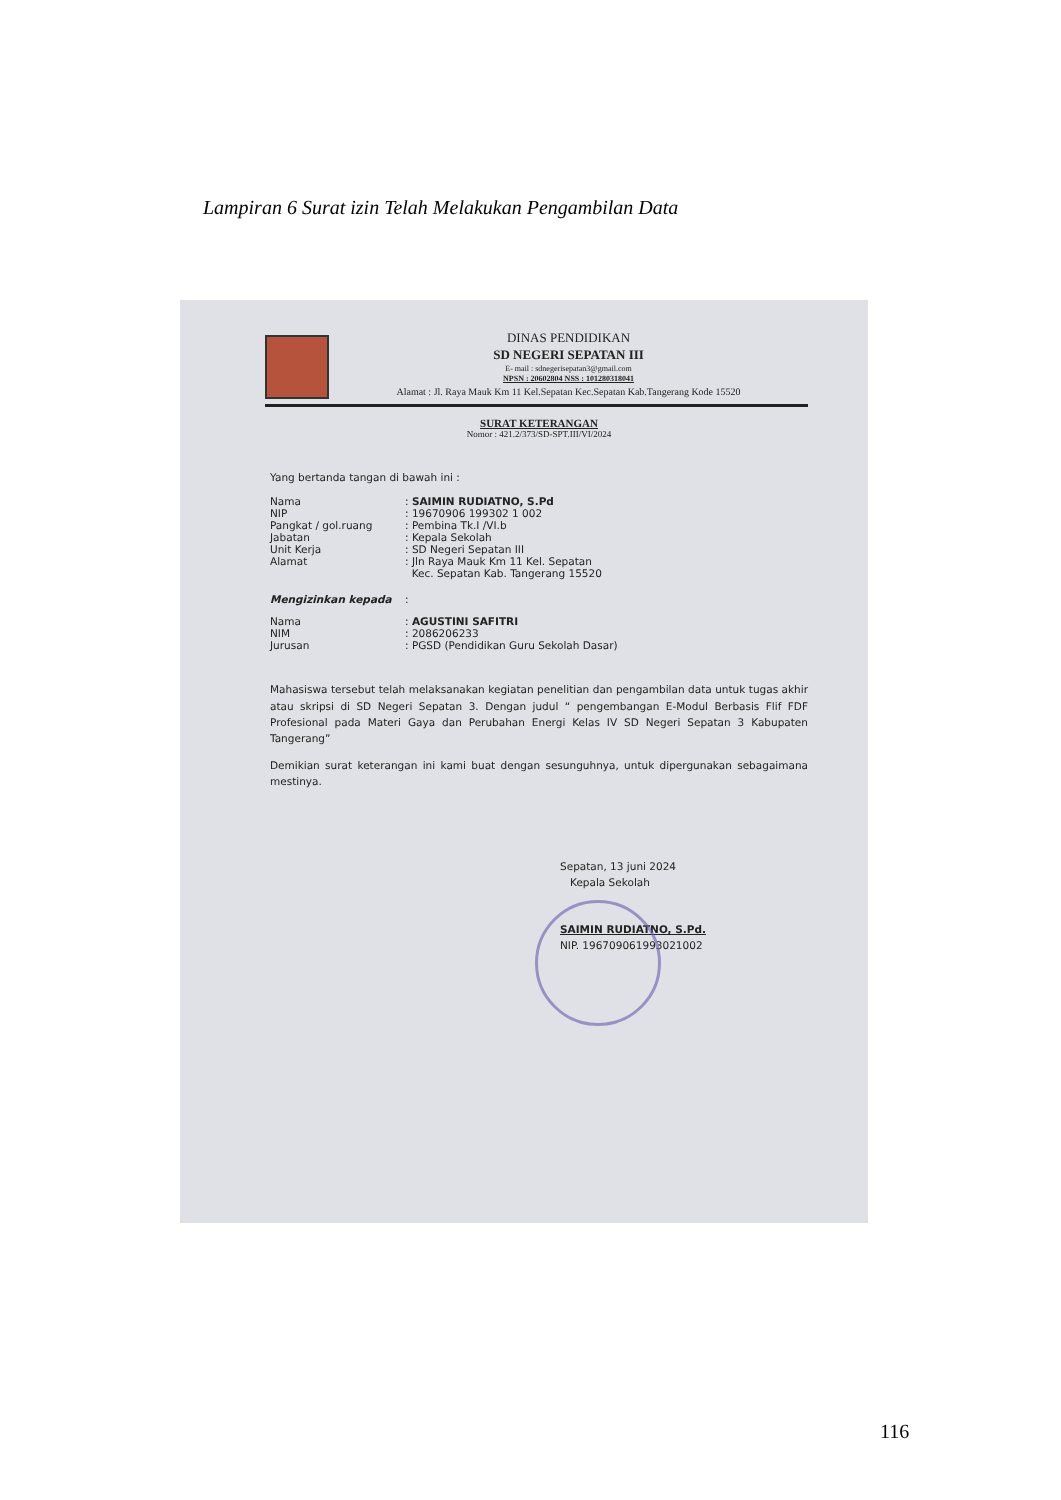Lampiran 6 Surat izin Telah Melakukan Pengambilan Data
DINAS PENDIDIKAN
SD NEGERI SEPATAN III
E- mail : sdnegerisepatan3@gmail.com
NPSN : 20602804 NSS : 101280318041
Alamat : Jl. Raya Mauk Km 11 Kel.Sepatan Kec.Sepatan Kab.Tangerang Kode 15520
SURAT KETERANGAN
Nomor : 421.2/373/SD-SPT.III/VI/2024
Yang bertanda tangan di bawah ini :
| Nama | : SAIMIN RUDIATNO, S.Pd |
| NIP | : 19670906 199302 1 002 |
| Pangkat / gol.ruang | : Pembina Tk.I /VI.b |
| Jabatan | : Kepala Sekolah |
| Unit Kerja | : SD Negeri Sepatan III |
| Alamat | : Jln Raya Mauk Km 11 Kel. Sepatan Kec. Sepatan Kab. Tangerang 15520 |
| Mengizinkan kepada | : |
| Nama | : AGUSTINI SAFITRI |
| NIM | : 2086206233 |
| Jurusan | : PGSD (Pendidikan Guru Sekolah Dasar) |
Mahasiswa tersebut telah melaksanakan kegiatan penelitian dan pengambilan data untuk tugas akhir atau skripsi di SD Negeri Sepatan 3. Dengan judul “ pengembangan E-Modul Berbasis Flif FDF Profesional pada Materi Gaya dan Perubahan Energi Kelas IV SD Negeri Sepatan 3 Kabupaten Tangerang”
Demikian surat keterangan ini kami buat dengan sesunguhnya, untuk dipergunakan sebagaimana mestinya.
Sepatan, 13 juni 2024
Kepala Sekolah
SAIMIN RUDIATNO, S.Pd.
NIP. 196709061993021002
116